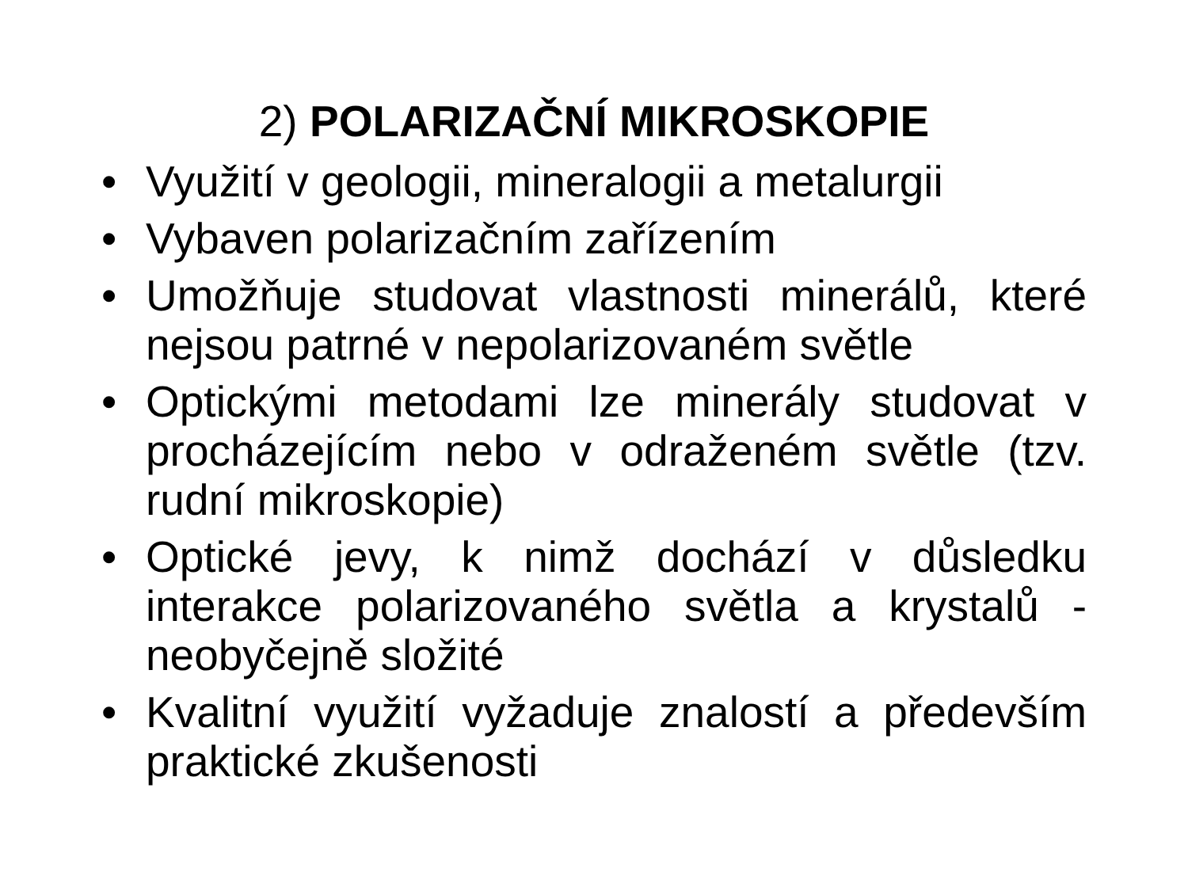2) POLARIZAČNÍ MIKROSKOPIE
• Využití v geologii, mineralogii a metalurgii
• Vybaven polarizačním zařízením
• Umožňuje studovat vlastnosti minerálů, které nejsou patrné v nepolarizovaném světle
• Optickými metodami lze minerály studovat v procházejícím nebo v odraženém světle (tzv. rudní mikroskopie)
• Optické jevy, k nimž dochází v důsledku interakce polarizovaného světla a krystalů - neobyčejně složité
• Kvalitní využití vyžaduje znalostí a především praktické zkušenosti